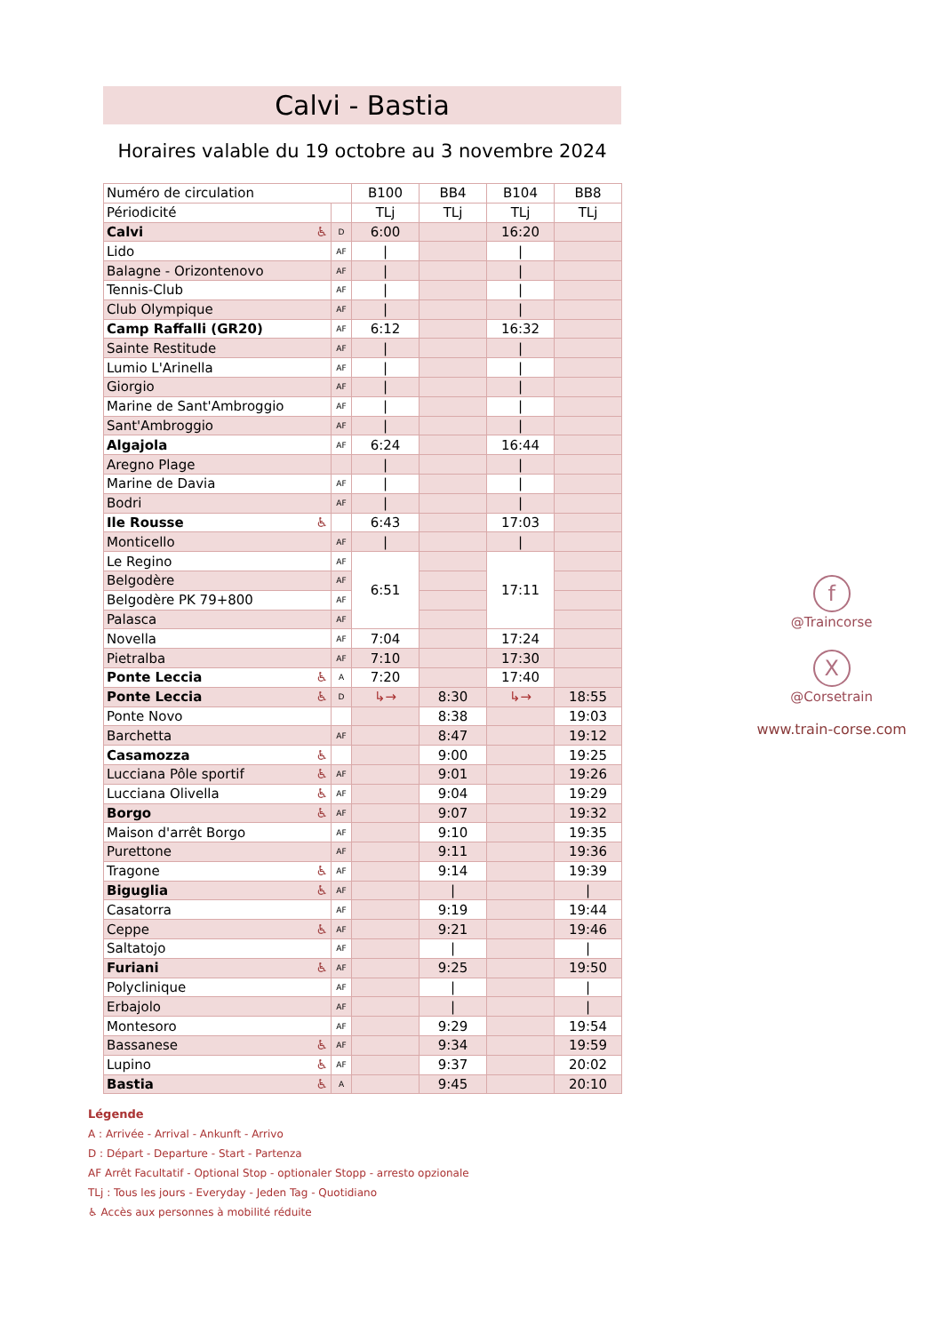Calvi - Bastia
Horaires valable du 19 octobre au 3 novembre 2024
| Numéro de circulation | | B100 | BB4 | B104 | BB8 |
| Périodicité | | TLj | TLj | TLj | TLj |
| Calvi ♿ | D | 6:00 | | 16:20 | |
| Lido | AF | / | | / | |
| Balagne - Orizontenovo | AF | / | | / | |
| Tennis-Club | AF | / | | / | |
| Club Olympique | AF | / | | / | |
| Camp Raffalli (GR20) | AF | 6:12 | | 16:32 | |
| Sainte Restitude | AF | / | | / | |
| Lumio L'Arinella | AF | / | | / | |
| Giorgio | AF | / | | / | |
| Marine de Sant'Ambroggio | AF | / | | / | |
| Sant'Ambroggio | AF | / | | / | |
| Algajola | AF | 6:24 | | 16:44 | |
| Aregno Plage | | / | | / | |
| Marine de Davia | AF | / | | / | |
| Bodri | AF | / | | / | |
| Ile Rousse ♿ | | 6:43 | | 17:03 | |
| Monticello | AF | / | | / | |
| Le Regino | AF | 6:51 | | 17:11 | |
| Belgodère | AF | | | | |
| Belgodère PK 79+800 | AF | | | | |
| Palasca | AF | | | | |
| Novella | AF | 7:04 | | 17:24 | |
| Pietralba | AF | 7:10 | | 17:30 | |
| Ponte Leccia ♿ | A | 7:20 | | 17:40 | |
| Ponte Leccia ♿ | D | ↳→ | 8:30 | ↳→ | 18:55 |
| Ponte Novo | | | 8:38 | | 19:03 |
| Barchetta | AF | | 8:47 | | 19:12 |
| Casamozza ♿ | | | 9:00 | | 19:25 |
| Lucciana Pôle sportif ♿ | AF | | 9:01 | | 19:26 |
| Lucciana Olivella ♿ | AF | | 9:04 | | 19:29 |
| Borgo ♿ | AF | | 9:07 | | 19:32 |
| Maison d'arrêt Borgo | AF | | 9:10 | | 19:35 |
| Purettone | AF | | 9:11 | | 19:36 |
| Tragone ♿ | AF | | 9:14 | | 19:39 |
| Biguglia ♿ | AF | | / | | / |
| Casatorra | AF | | 9:19 | | 19:44 |
| Ceppe ♿ | AF | | 9:21 | | 19:46 |
| Saltatojo | AF | | / | | / |
| Furiani ♿ | AF | | 9:25 | | 19:50 |
| Polyclinique | AF | | / | | / |
| Erbajolo | AF | | / | | / |
| Montesoro | AF | | 9:29 | | 19:54 |
| Bassanese ♿ | AF | | 9:34 | | 19:59 |
| Lupino ♿ | AF | | 9:37 | | 20:02 |
| Bastia ♿ | A | | 9:45 | | 20:10 |
Légende
A : Arrivée - Arrival - Ankunft - Arrivo
D : Départ - Departure - Start - Partenza
AF Arrêt Facultatif - Optional Stop - optionaler Stopp - arresto opzionale
TLj : Tous les jours - Everyday - Jeden Tag - Quotidiano
♿ Accès aux personnes à mobilité réduite
f
@Traincorse
X
@Corsetrain
www.train-corse.com